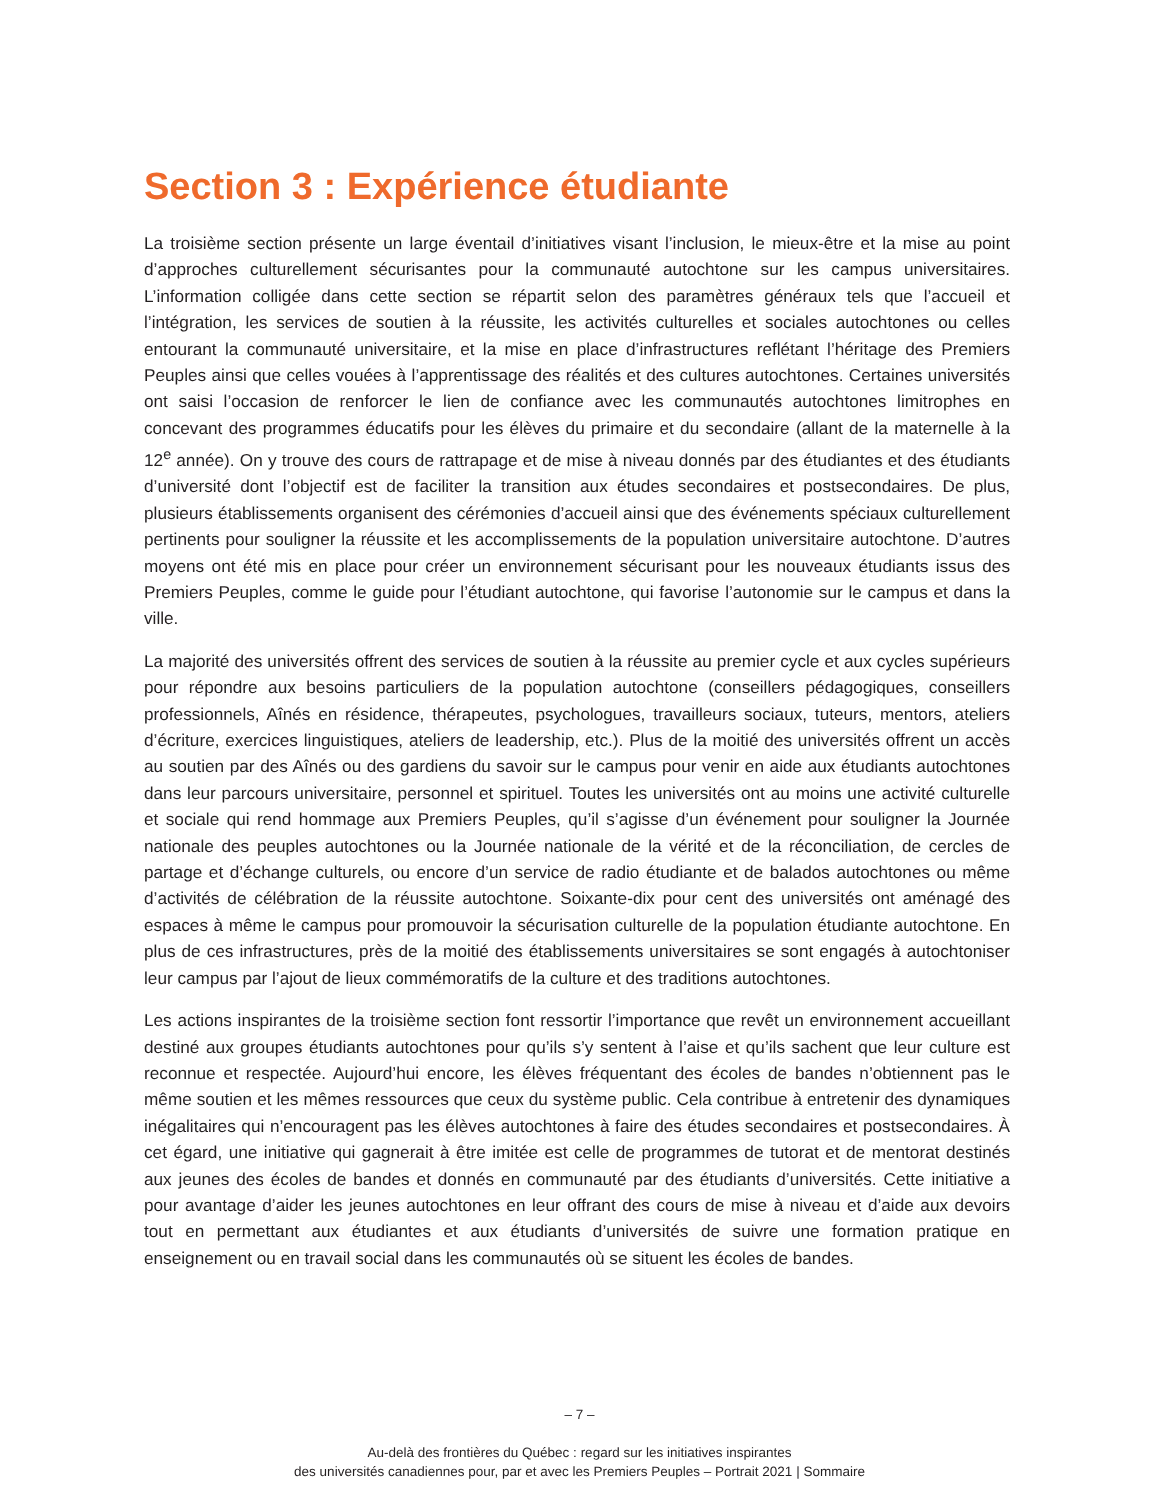Section 3 : Expérience étudiante
La troisième section présente un large éventail d’initiatives visant l’inclusion, le mieux-être et la mise au point d’approches culturellement sécurisantes pour la communauté autochtone sur les campus universitaires. L’information colligée dans cette section se répartit selon des paramètres généraux tels que l’accueil et l’intégration, les services de soutien à la réussite, les activités culturelles et sociales autochtones ou celles entourant la communauté universitaire, et la mise en place d’infrastructures reflétant l’héritage des Premiers Peuples ainsi que celles vouées à l’apprentissage des réalités et des cultures autochtones. Certaines universités ont saisi l’occasion de renforcer le lien de confiance avec les communautés autochtones limitrophes en concevant des programmes éducatifs pour les élèves du primaire et du secondaire (allant de la maternelle à la 12<sup>e</sup> année). On y trouve des cours de rattrapage et de mise à niveau donnés par des étudiantes et des étudiants d’université dont l’objectif est de faciliter la transition aux études secondaires et postsecondaires. De plus, plusieurs établissements organisent des cérémonies d’accueil ainsi que des événements spéciaux culturellement pertinents pour souligner la réussite et les accomplissements de la population universitaire autochtone. D’autres moyens ont été mis en place pour créer un environnement sécurisant pour les nouveaux étudiants issus des Premiers Peuples, comme le guide pour l’étudiant autochtone, qui favorise l’autonomie sur le campus et dans la ville.
La majorité des universités offrent des services de soutien à la réussite au premier cycle et aux cycles supérieurs pour répondre aux besoins particuliers de la population autochtone (conseillers pédagogiques, conseillers professionnels, Aînés en résidence, thérapeutes, psychologues, travailleurs sociaux, tuteurs, mentors, ateliers d’écriture, exercices linguistiques, ateliers de leadership, etc.). Plus de la moitié des universités offrent un accès au soutien par des Aînés ou des gardiens du savoir sur le campus pour venir en aide aux étudiants autochtones dans leur parcours universitaire, personnel et spirituel. Toutes les universités ont au moins une activité culturelle et sociale qui rend hommage aux Premiers Peuples, qu’il s’agisse d’un événement pour souligner la Journée nationale des peuples autochtones ou la Journée nationale de la vérité et de la réconciliation, de cercles de partage et d’échange culturels, ou encore d’un service de radio étudiante et de balados autochtones ou même d’activités de célébration de la réussite autochtone. Soixante-dix pour cent des universités ont aménagé des espaces à même le campus pour promouvoir la sécurisation culturelle de la population étudiante autochtone. En plus de ces infrastructures, près de la moitié des établissements universitaires se sont engagés à autochtoniser leur campus par l’ajout de lieux commémoratifs de la culture et des traditions autochtones.
Les actions inspirantes de la troisième section font ressortir l’importance que revêt un environnement accueillant destiné aux groupes étudiants autochtones pour qu’ils s’y sentent à l’aise et qu’ils sachent que leur culture est reconnue et respectée. Aujourd’hui encore, les élèves fréquentant des écoles de bandes n’obtiennent pas le même soutien et les mêmes ressources que ceux du système public. Cela contribue à entretenir des dynamiques inégalitaires qui n’encouragent pas les élèves autochtones à faire des études secondaires et postsecondaires. À cet égard, une initiative qui gagnerait à être imitée est celle de programmes de tutorat et de mentorat destinés aux jeunes des écoles de bandes et donnés en communauté par des étudiants d’universités. Cette initiative a pour avantage d’aider les jeunes autochtones en leur offrant des cours de mise à niveau et d’aide aux devoirs tout en permettant aux étudiantes et aux étudiants d’universités de suivre une formation pratique en enseignement ou en travail social dans les communautés où se situent les écoles de bandes.
– 7 –
Au-delà des frontières du Québec : regard sur les initiatives inspirantes
des universités canadiennes pour, par et avec les Premiers Peuples – Portrait 2021 | Sommaire